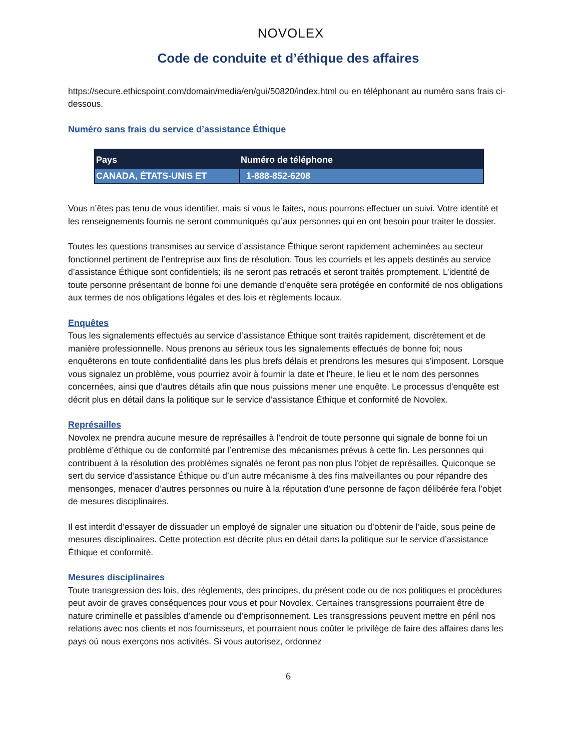NOVOLEX
Code de conduite et d’éthique des affaires
https://secure.ethicspoint.com/domain/media/en/gui/50820/index.html ou en téléphonant au numéro sans frais ci-dessous.
Numéro sans frais du service d’assistance Éthique
| Pays | Numéro de téléphone |
| --- | --- |
| CANADA, ÉTATS-UNIS ET | 1-888-852-6208 |
Vous n’êtes pas tenu de vous identifier, mais si vous le faites, nous pourrons effectuer un suivi. Votre identité et les renseignements fournis ne seront communiqués qu’aux personnes qui en ont besoin pour traiter le dossier.
Toutes les questions transmises au service d’assistance Éthique seront rapidement acheminées au secteur fonctionnel pertinent de l’entreprise aux fins de résolution. Tous les courriels et les appels destinés au service d’assistance Éthique sont confidentiels; ils ne seront pas retracés et seront traités promptement. L’identité de toute personne présentant de bonne foi une demande d’enquête sera protégée en conformité de nos obligations aux termes de nos obligations légales et des lois et règlements locaux.
Enquêtes
Tous les signalements effectués au service d’assistance Éthique sont traités rapidement, discrètement et de manière professionnelle. Nous prenons au sérieux tous les signalements effectués de bonne foi; nous enquêterons en toute confidentialité dans les plus brefs délais et prendrons les mesures qui s’imposent. Lorsque vous signalez un problème, vous pourriez avoir à fournir la date et l’heure, le lieu et le nom des personnes concernées, ainsi que d’autres détails afin que nous puissions mener une enquête. Le processus d’enquête est décrit plus en détail dans la politique sur le service d’assistance Éthique et conformité de Novolex.
Représailles
Novolex ne prendra aucune mesure de représailles à l’endroit de toute personne qui signale de bonne foi un problème d’éthique ou de conformité par l’entremise des mécanismes prévus à cette fin. Les personnes qui contribuent à la résolution des problèmes signalés ne feront pas non plus l’objet de représailles. Quiconque se sert du service d’assistance Éthique ou d’un autre mécanisme à des fins malveillantes ou pour répandre des mensonges, menacer d’autres personnes ou nuire à la réputation d’une personne de façon délibérée fera l’objet de mesures disciplinaires.
Il est interdit d’essayer de dissuader un employé de signaler une situation ou d’obtenir de l’aide, sous peine de mesures disciplinaires. Cette protection est décrite plus en détail dans la politique sur le service d’assistance Éthique et conformité.
Mesures disciplinaires
Toute transgression des lois, des règlements, des principes, du présent code ou de nos politiques et procédures peut avoir de graves conséquences pour vous et pour Novolex. Certaines transgressions pourraient être de nature criminelle et passibles d’amende ou d’emprisonnement. Les transgressions peuvent mettre en péril nos relations avec nos clients et nos fournisseurs, et pourraient nous coûter le privilège de faire des affaires dans les pays où nous exerçons nos activités. Si vous autorisez, ordonnez
6